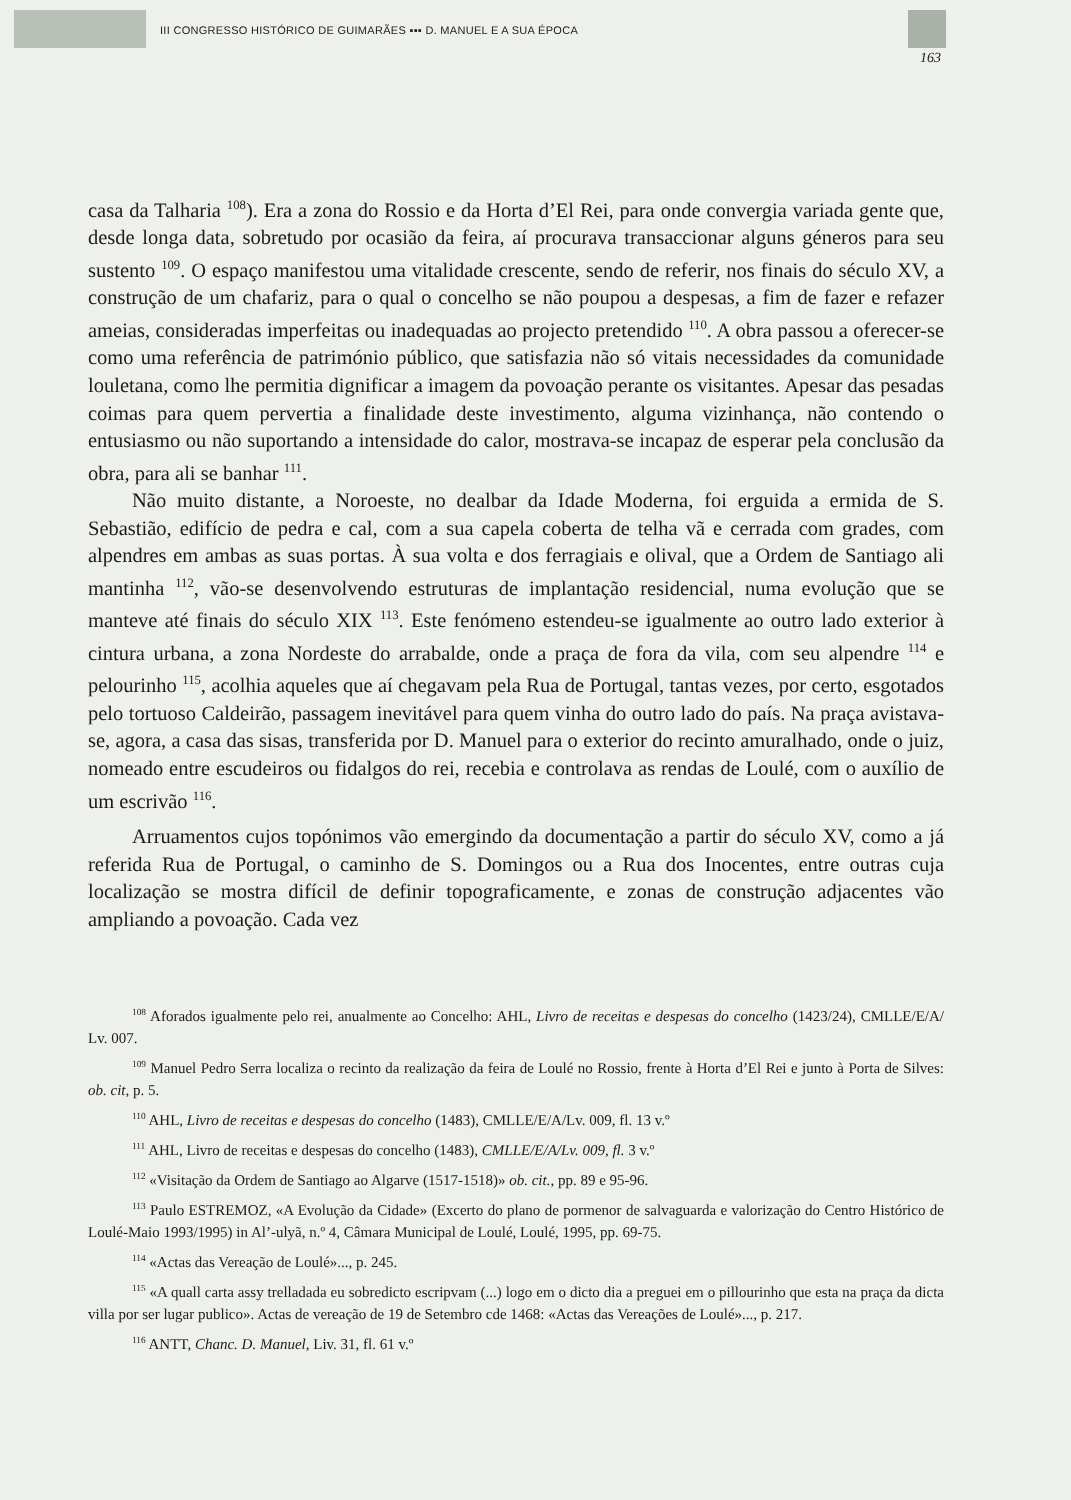III CONGRESSO HISTÓRICO DE GUIMARÃES ▪▪▪ D. MANUEL E A SUA ÉPOCA
163
casa da Talharia <sup>108</sup>). Era a zona do Rossio e da Horta d’El Rei, para onde convergia variada gente que, desde longa data, sobretudo por ocasião da feira, aí procurava transaccionar alguns géneros para seu sustento <sup>109</sup>. O espaço manifestou uma vitalidade crescente, sendo de referir, nos finais do século XV, a construção de um chafariz, para o qual o concelho se não poupou a despesas, a fim de fazer e refazer ameias, consideradas imperfeitas ou inadequadas ao projecto pretendido <sup>110</sup>. A obra passou a oferecer-se como uma referência de património público, que satisfazia não só vitais necessidades da comunidade louletana, como lhe permitia dignificar a imagem da povoação perante os visitantes. Apesar das pesadas coimas para quem pervertia a finalidade deste investimento, alguma vizinhança, não contendo o entusiasmo ou não suportando a intensidade do calor, mostrava-se incapaz de esperar pela conclusão da obra, para ali se banhar <sup>111</sup>.
Não muito distante, a Noroeste, no dealbar da Idade Moderna, foi erguida a ermida de S. Sebastião, edifício de pedra e cal, com a sua capela coberta de telha vã e cerrada com grades, com alpendres em ambas as suas portas. À sua volta e dos ferragiais e olival, que a Ordem de Santiago ali mantinha <sup>112</sup>, vão-se desenvolvendo estruturas de implantação residencial, numa evolução que se manteve até finais do século XIX <sup>113</sup>. Este fenómeno estendeu-se igualmente ao outro lado exterior à cintura urbana, a zona Nordeste do arrabalde, onde a praça de fora da vila, com seu alpendre <sup>114</sup> e pelourinho <sup>115</sup>, acolhia aqueles que aí chegavam pela Rua de Portugal, tantas vezes, por certo, esgotados pelo tortuoso Caldeirão, passagem inevitável para quem vinha do outro lado do país. Na praça avistava-se, agora, a casa das sisas, transferida por D. Manuel para o exterior do recinto amuralhado, onde o juiz, nomeado entre escudeiros ou fidalgos do rei, recebia e controlava as rendas de Loulé, com o auxílio de um escrivão <sup>116</sup>.
Arruamentos cujos topónimos vão emergindo da documentação a partir do século XV, como a já referida Rua de Portugal, o caminho de S. Domingos ou a Rua dos Inocentes, entre outras cuja localização se mostra difícil de definir topograficamente, e zonas de construção adjacentes vão ampliando a povoação. Cada vez
<sup>108</sup> Aforados igualmente pelo rei, anualmente ao Concelho: AHL, Livro de receitas e despesas do concelho (1423/24), CMLLE/E/A/ Lv. 007.
<sup>109</sup> Manuel Pedro Serra localiza o recinto da realização da feira de Loulé no Rossio, frente à Horta d’El Rei e junto à Porta de Silves: ob. cit, p. 5.
<sup>110</sup> AHL, Livro de receitas e despesas do concelho (1483), CMLLE/E/A/Lv. 009, fl. 13 v.º
<sup>111</sup> AHL, Livro de receitas e despesas do concelho (1483), CMLLE/E/A/Lv. 009, fl. 3 v.º
<sup>112</sup> «Visitação da Ordem de Santiago ao Algarve (1517-1518)» ob. cit., pp. 89 e 95-96.
<sup>113</sup> Paulo ESTREMOZ, «A Evolução da Cidade» (Excerto do plano de pormenor de salvaguarda e valorização do Centro Histórico de Loulé-Maio 1993/1995) in Al’-ulyã, n.º 4, Câmara Municipal de Loulé, Loulé, 1995, pp. 69-75.
<sup>114</sup> «Actas das Vereação de Loulé»..., p. 245.
<sup>115</sup> «A quall carta assy trelladada eu sobredicto escripvam (...) logo em o dicto dia a preguei em o pillourinho que esta na praça da dicta villa por ser lugar publico». Actas de vereação de 19 de Setembro cde 1468: «Actas das Vereações de Loulé»..., p. 217.
<sup>116</sup> ANTT, Chanc. D. Manuel, Liv. 31, fl. 61 v.º